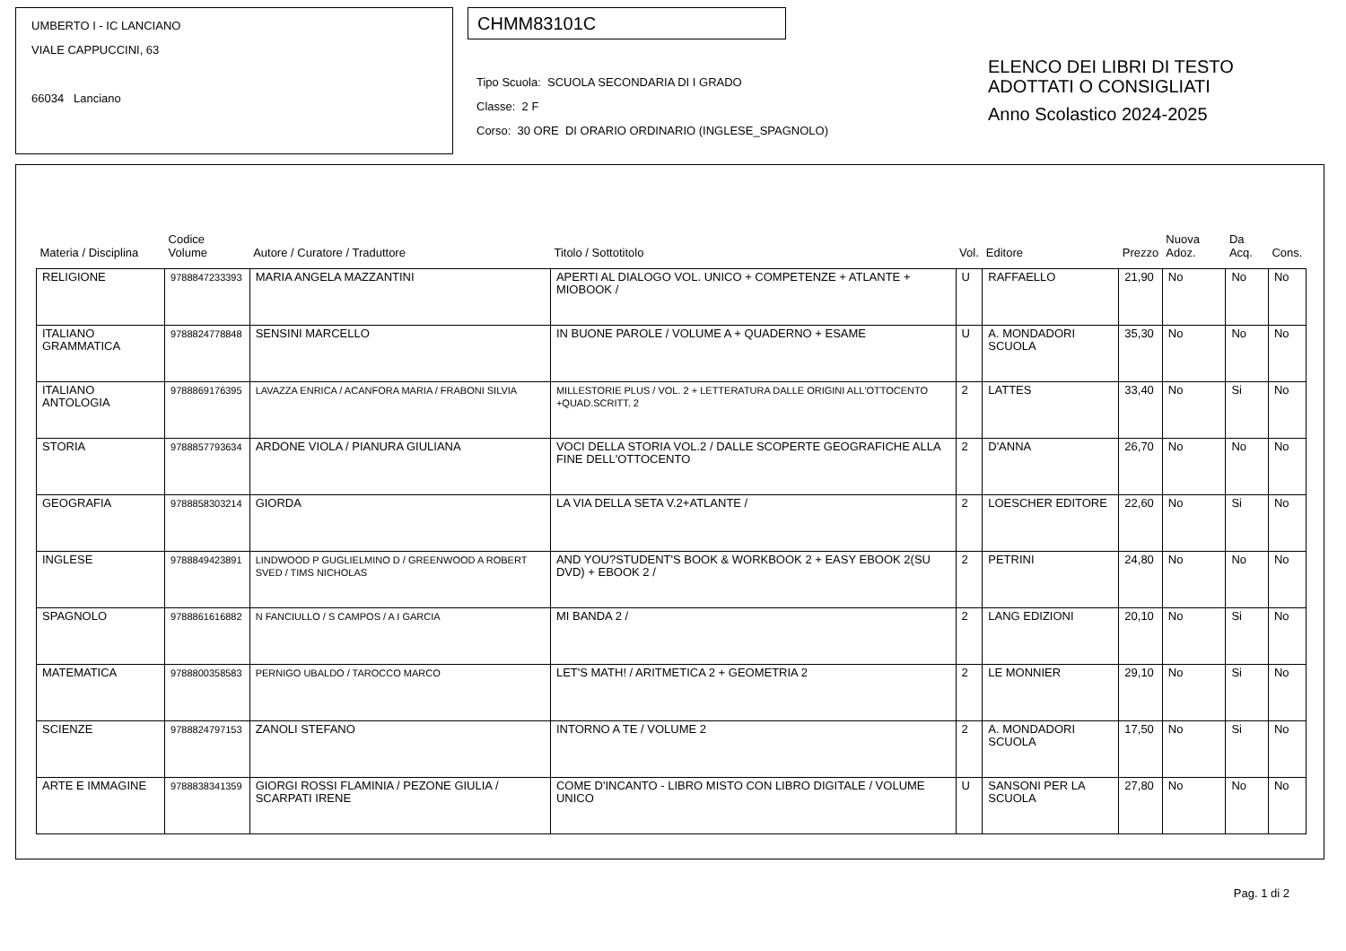UMBERTO I - IC LANCIANO
VIALE CAPPUCCINI, 63
66034 Lanciano
CHMM83101C
Tipo Scuola: SCUOLA SECONDARIA DI I GRADO
Classe: 2 F
Corso: 30 ORE DI ORARIO ORDINARIO (INGLESE_SPAGNOLO)
ELENCO DEI LIBRI DI TESTO
ADOTTATI O CONSIGLIATI
Anno Scolastico 2024-2025
| Materia / Disciplina | Codice Volume | Autore / Curatore / Traduttore | Titolo / Sottotitolo | Vol. | Editore | Prezzo | Nuova Adoz. | Da Acq. | Cons. |
| --- | --- | --- | --- | --- | --- | --- | --- | --- | --- |
| RELIGIONE | 9788847233393 | MARIA ANGELA MAZZANTINI | APERTI AL DIALOGO VOL. UNICO + COMPETENZE + ATLANTE + MIOBOOK / | U | RAFFAELLO | 21,90 | No | No | No |
| ITALIANO GRAMMATICA | 9788824778848 | SENSINI MARCELLO | IN BUONE PAROLE / VOLUME A + QUADERNO + ESAME | U | A. MONDADORI SCUOLA | 35,30 | No | No | No |
| ITALIANO ANTOLOGIA | 9788869176395 | LAVAZZA ENRICA / ACANFORA MARIA / FRABONI SILVIA | MILLESTORIE PLUS / VOL. 2 + LETTERATURA DALLE ORIGINI ALL'OTTOCENTO +QUAD.SCRITT. 2 | 2 | LATTES | 33,40 | No | Si | No |
| STORIA | 9788857793634 | ARDONE VIOLA / PIANURA GIULIANA | VOCI DELLA STORIA VOL.2 / DALLE SCOPERTE GEOGRAFICHE ALLA FINE DELL'OTTOCENTO | 2 | D'ANNA | 26,70 | No | No | No |
| GEOGRAFIA | 9788858303214 | GIORDA | LA VIA DELLA SETA V.2+ATLANTE / | 2 | LOESCHER EDITORE | 22,60 | No | Si | No |
| INGLESE | 9788849423891 | LINDWOOD P GUGLIELMINO D / GREENWOOD A ROBERT SVED / TIMS NICHOLAS | AND YOU?STUDENT'S BOOK & WORKBOOK 2 + EASY EBOOK 2(SU DVD) + EBOOK 2 / | 2 | PETRINI | 24,80 | No | No | No |
| SPAGNOLO | 9788861616882 | N FANCIULLO / S CAMPOS / A I GARCIA | MI BANDA 2 / | 2 | LANG EDIZIONI | 20,10 | No | Si | No |
| MATEMATICA | 9788800358583 | PERNIGO UBALDO / TAROCCO MARCO | LET'S MATH! / ARITMETICA 2 + GEOMETRIA 2 | 2 | LE MONNIER | 29,10 | No | Si | No |
| SCIENZE | 9788824797153 | ZANOLI STEFANO | INTORNO A TE / VOLUME 2 | 2 | A. MONDADORI SCUOLA | 17,50 | No | Si | No |
| ARTE E IMMAGINE | 9788838341359 | GIORGI ROSSI FLAMINIA / PEZONE GIULIA / SCARPATI IRENE | COME D'INCANTO - LIBRO MISTO CON LIBRO DIGITALE / VOLUME UNICO | U | SANSONI PER LA SCUOLA | 27,80 | No | No | No |
Pag. 1 di 2